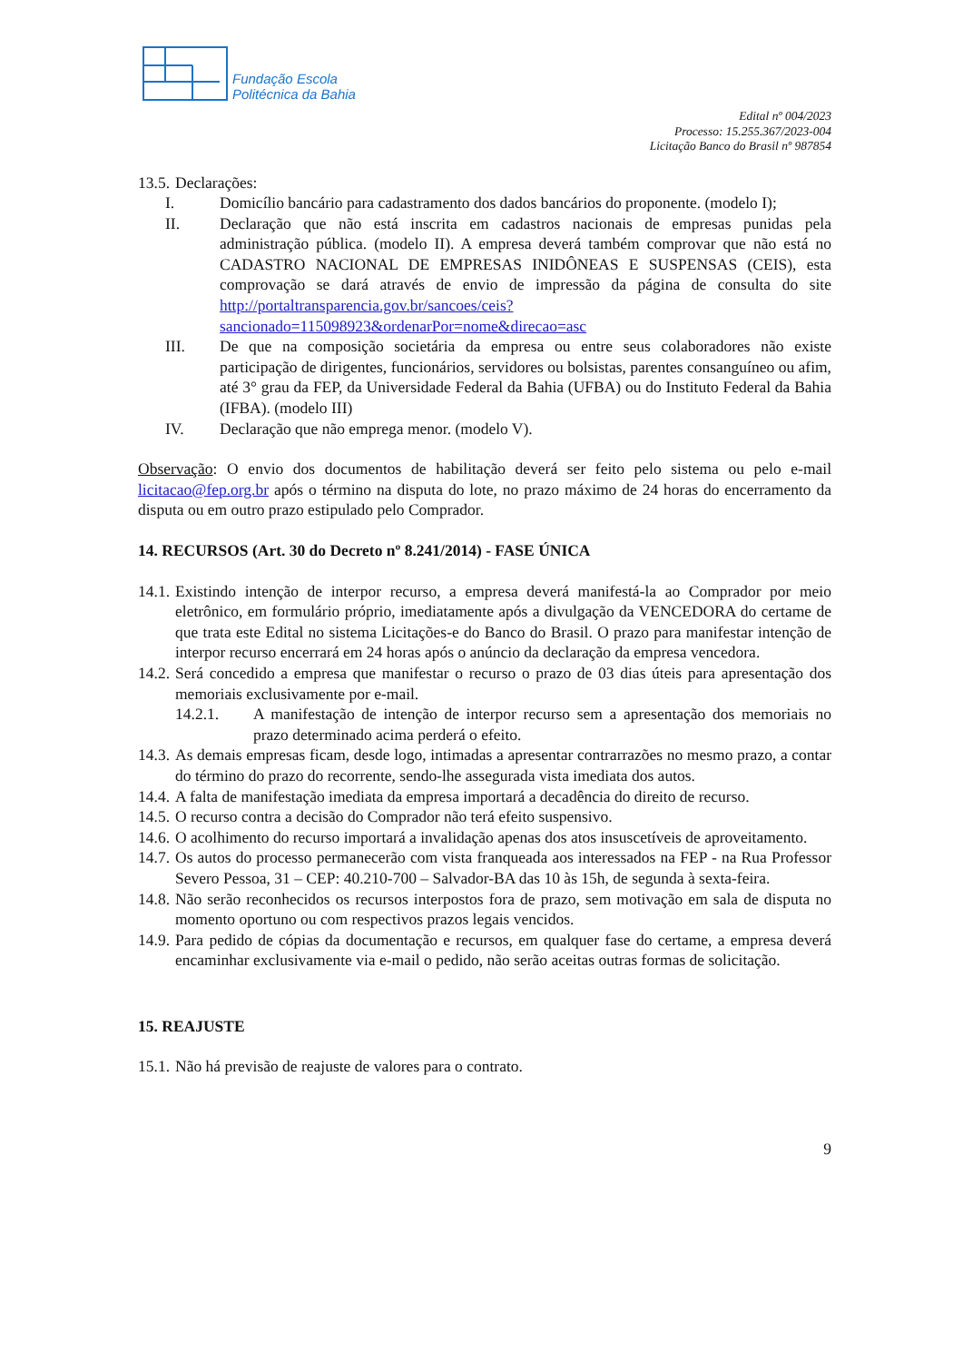Fundação Escola
Politécnica da Bahia
Edital nº 004/2023
Processo: 15.255.367/2023-004
Licitação Banco do Brasil nº 987854
13.5.
Declarações:
I. Domicílio bancário para cadastramento dos dados bancários do proponente. (modelo I);
II. Declaração que não está inscrita em cadastros nacionais de empresas punidas pela administração pública. (modelo II). A empresa deverá também comprovar que não está no CADASTRO NACIONAL DE EMPRESAS INIDÔNEAS E SUSPENSAS (CEIS), esta comprovação se dará através de envio de impressão da página de consulta do site http://portaltransparencia.gov.br/sancoes/ceis?sancionado=115098923&ordenarPor=nome&direcao=asc
III. De que na composição societária da empresa ou entre seus colaboradores não existe participação de dirigentes, funcionários, servidores ou bolsistas, parentes consanguíneo ou afim, até 3° grau da FEP, da Universidade Federal da Bahia (UFBA) ou do Instituto Federal da Bahia (IFBA). (modelo III)
IV. Declaração que não emprega menor. (modelo V).
Observação: O envio dos documentos de habilitação deverá ser feito pelo sistema ou pelo e-mail licitacao@fep.org.br após o término na disputa do lote, no prazo máximo de 24 horas do encerramento da disputa ou em outro prazo estipulado pelo Comprador.
14. RECURSOS (Art. 30 do Decreto nº 8.241/2014) - FASE ÚNICA
14.1.
Existindo intenção de interpor recurso, a empresa deverá manifestá-la ao Comprador por meio eletrônico, em formulário próprio, imediatamente após a divulgação da VENCEDORA do certame de que trata este Edital no sistema Licitações-e do Banco do Brasil. O prazo para manifestar intenção de interpor recurso encerrará em 24 horas após o anúncio da declaração da empresa vencedora.
14.2.
Será concedido a empresa que manifestar o recurso o prazo de 03 dias úteis para apresentação dos memoriais exclusivamente por e-mail.
14.2.1. A manifestação de intenção de interpor recurso sem a apresentação dos memoriais no prazo determinado acima perderá o efeito.
14.3.
As demais empresas ficam, desde logo, intimadas a apresentar contrarrazões no mesmo prazo, a contar do término do prazo do recorrente, sendo-lhe assegurada vista imediata dos autos.
14.4.
A falta de manifestação imediata da empresa importará a decadência do direito de recurso.
14.5.
O recurso contra a decisão do Comprador não terá efeito suspensivo.
14.6.
O acolhimento do recurso importará a invalidação apenas dos atos insuscetíveis de aproveitamento.
14.7.
Os autos do processo permanecerão com vista franqueada aos interessados na FEP - na Rua Professor Severo Pessoa, 31 – CEP: 40.210-700 – Salvador-BA das 10 às 15h, de segunda à sexta-feira.
14.8.
Não serão reconhecidos os recursos interpostos fora de prazo, sem motivação em sala de disputa no momento oportuno ou com respectivos prazos legais vencidos.
14.9.
Para pedido de cópias da documentação e recursos, em qualquer fase do certame, a empresa deverá encaminhar exclusivamente via e-mail o pedido, não serão aceitas outras formas de solicitação.
15. REAJUSTE
15.1.
Não há previsão de reajuste de valores para o contrato.
9